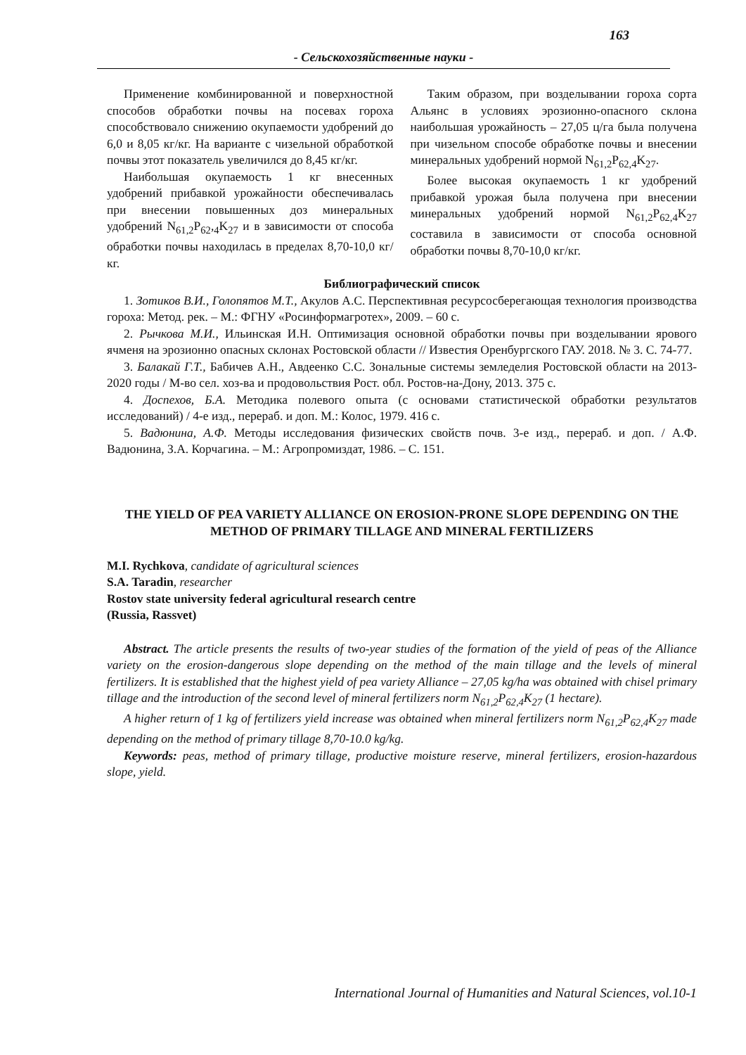163
- Сельскохозяйственные науки -
Применение комбинированной и поверхностной способов обработки почвы на посевах гороха способствовало снижению окупаемости удобрений до 6,0 и 8,05 кг/кг. На варианте с чизельной обработкой почвы этот показатель увеличился до 8,45 кг/кг.
Наибольшая окупаемость 1 кг внесенных удобрений прибавкой урожайности обеспечивалась при внесении повышенных доз минеральных удобрений N<sub>61,2</sub>P<sub>62</sub>,<sub>4</sub>K<sub>27</sub> и в зависимости от способа обработки почвы находилась в пределах 8,70-10,0 кг/кг.
Таким образом, при возделывании гороха сорта Альянс в условиях эрозионно-опасного склона наибольшая урожайность – 27,05 ц/га была получена при чизельном способе обработке почвы и внесении минеральных удобрений нормой N<sub>61,2</sub>P<sub>62,4</sub>K<sub>27</sub>.
Более высокая окупаемость 1 кг удобрений прибавкой урожая была получена при внесении минеральных удобрений нормой N<sub>61,2</sub>P<sub>62,4</sub>K<sub>27</sub> составила в зависимости от способа основной обработки почвы 8,70-10,0 кг/кг.
Библиографический список
1. Зотиков В.И., Голопятов М.Т., Акулов А.С. Перспективная ресурсосберегающая технология производства гороха: Метод. рек. – М.: ФГНУ «Росинформагротех», 2009. – 60 с.
2. Рычкова М.И., Ильинская И.Н. Оптимизация основной обработки почвы при возделывании ярового ячменя на эрозионно опасных склонах Ростовской области // Известия Оренбургского ГАУ. 2018. № 3. С. 74-77.
3. Балакай Г.Т., Бабичев А.Н., Авдеенко С.С. Зональные системы земледелия Ростовской области на 2013-2020 годы / М-во сел. хоз-ва и продовольствия Рост. обл. Ростов-на-Дону, 2013. 375 с.
4. Доспехов, Б.А. Методика полевого опыта (с основами статистической обработки результатов исследований) / 4-е изд., перераб. и доп. М.: Колос, 1979. 416 с.
5. Вадюнина, А.Ф. Методы исследования физических свойств почв. 3-е изд., перераб. и доп. / А.Ф. Вадюнина, З.А. Корчагина. – М.: Агропромиздат, 1986. – С. 151.
THE YIELD OF PEA VARIETY ALLIANCE ON EROSION-PRONE SLOPE DEPENDING ON THE METHOD OF PRIMARY TILLAGE AND MINERAL FERTILIZERS
M.I. Rychkova, candidate of agricultural sciences
S.A. Taradin, researcher
Rostov state university federal agricultural research centre
(Russia, Rassvet)
Abstract. The article presents the results of two-year studies of the formation of the yield of peas of the Alliance variety on the erosion-dangerous slope depending on the method of the main tillage and the levels of mineral fertilizers. It is established that the highest yield of pea variety Alliance – 27,05 kg/ha was obtained with chisel primary tillage and the introduction of the second level of mineral fertilizers norm N<sub>61,2</sub>P<sub>62,4</sub>K<sub>27</sub> (1 hectare).
A higher return of 1 kg of fertilizers yield increase was obtained when mineral fertilizers norm N<sub>61,2</sub>P<sub>62,4</sub>K<sub>27</sub> made depending on the method of primary tillage 8,70-10.0 kg/kg.
Keywords: peas, method of primary tillage, productive moisture reserve, mineral fertilizers, erosion-hazardous slope, yield.
International Journal of Humanities and Natural Sciences, vol.10-1